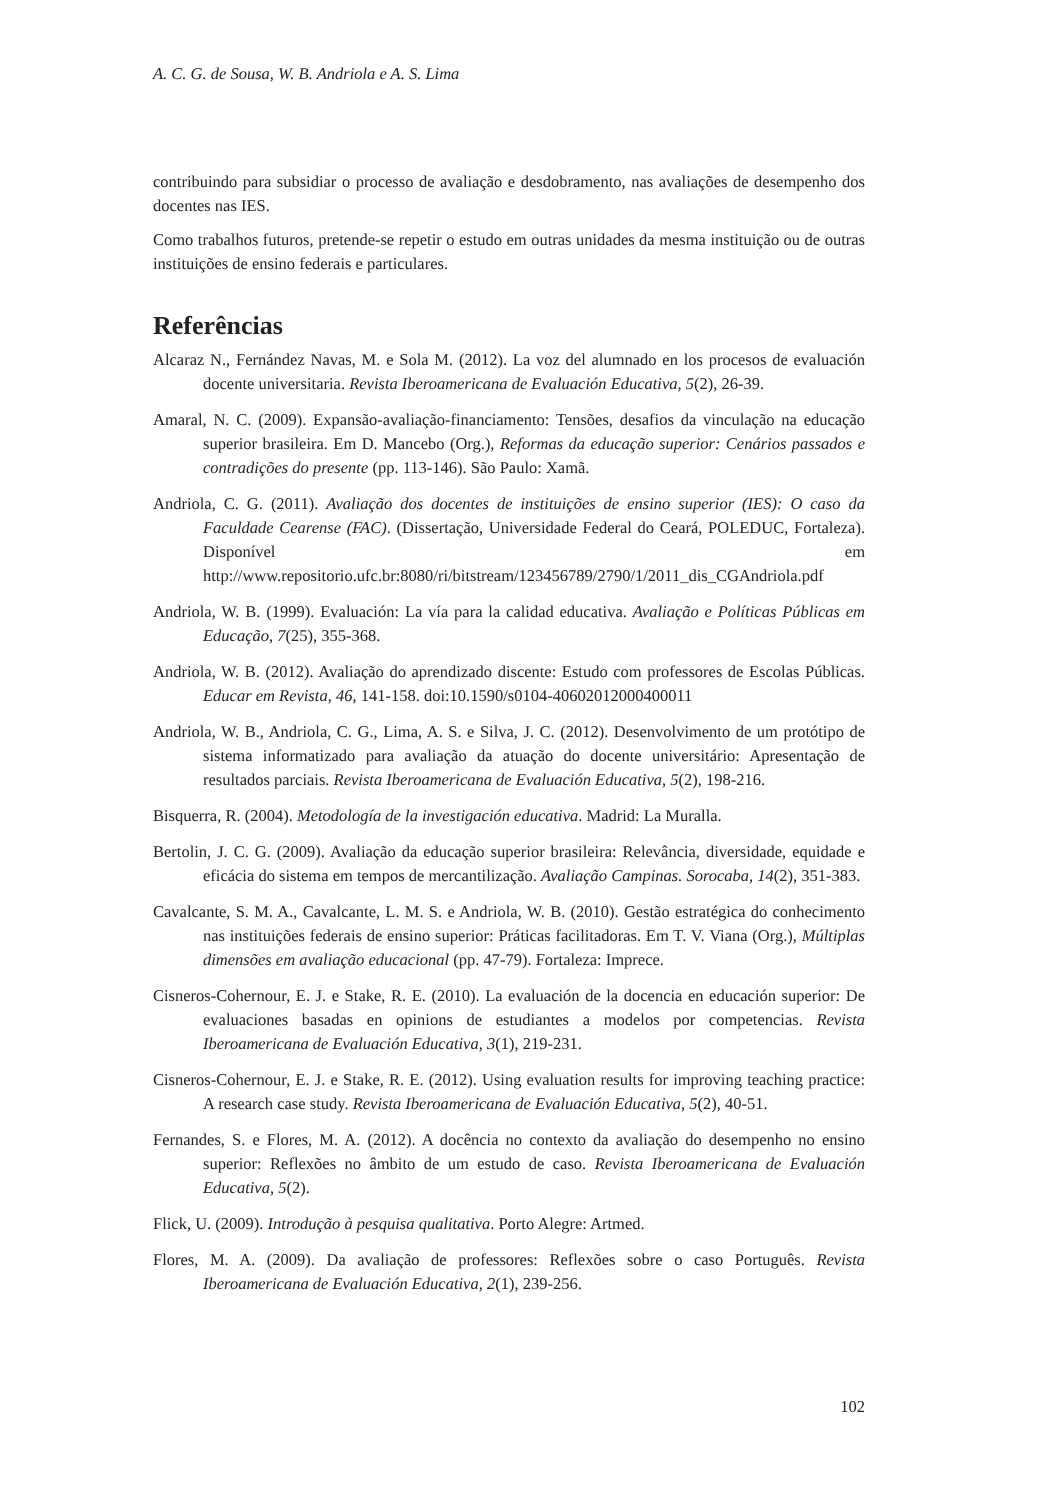A. C. G. de Sousa, W. B. Andriola e A. S. Lima
contribuindo para subsidiar o processo de avaliação e desdobramento, nas avaliações de desempenho dos docentes nas IES.
Como trabalhos futuros, pretende-se repetir o estudo em outras unidades da mesma instituição ou de outras instituições de ensino federais e particulares.
Referências
Alcaraz N., Fernández Navas, M. e Sola M. (2012). La voz del alumnado en los procesos de evaluación docente universitaria. Revista Iberoamericana de Evaluación Educativa, 5(2), 26-39.
Amaral, N. C. (2009). Expansão-avaliação-financiamento: Tensões, desafios da vinculação na educação superior brasileira. Em D. Mancebo (Org.), Reformas da educação superior: Cenários passados e contradições do presente (pp. 113-146). São Paulo: Xamã.
Andriola, C. G. (2011). Avaliação dos docentes de instituições de ensino superior (IES): O caso da Faculdade Cearense (FAC). (Dissertação, Universidade Federal do Ceará, POLEDUC, Fortaleza). Disponível em http://www.repositorio.ufc.br:8080/ri/bitstream/123456789/2790/1/2011_dis_CGAndriola.pdf
Andriola, W. B. (1999). Evaluación: La vía para la calidad educativa. Avaliação e Políticas Públicas em Educação, 7(25), 355-368.
Andriola, W. B. (2012). Avaliação do aprendizado discente: Estudo com professores de Escolas Públicas. Educar em Revista, 46, 141-158. doi:10.1590/s0104-40602012000400011
Andriola, W. B., Andriola, C. G., Lima, A. S. e Silva, J. C. (2012). Desenvolvimento de um protótipo de sistema informatizado para avaliação da atuação do docente universitário: Apresentação de resultados parciais. Revista Iberoamericana de Evaluación Educativa, 5(2), 198-216.
Bisquerra, R. (2004). Metodología de la investigación educativa. Madrid: La Muralla.
Bertolin, J. C. G. (2009). Avaliação da educação superior brasileira: Relevância, diversidade, equidade e eficácia do sistema em tempos de mercantilização. Avaliação Campinas. Sorocaba, 14(2), 351-383.
Cavalcante, S. M. A., Cavalcante, L. M. S. e Andriola, W. B. (2010). Gestão estratégica do conhecimento nas instituições federais de ensino superior: Práticas facilitadoras. Em T. V. Viana (Org.), Múltiplas dimensões em avaliação educacional (pp. 47-79). Fortaleza: Imprece.
Cisneros-Cohernour, E. J. e Stake, R. E. (2010). La evaluación de la docencia en educación superior: De evaluaciones basadas en opinions de estudiantes a modelos por competencias. Revista Iberoamericana de Evaluación Educativa, 3(1), 219-231.
Cisneros-Cohernour, E. J. e Stake, R. E. (2012). Using evaluation results for improving teaching practice: A research case study. Revista Iberoamericana de Evaluación Educativa, 5(2), 40-51.
Fernandes, S. e Flores, M. A. (2012). A docência no contexto da avaliação do desempenho no ensino superior: Reflexões no âmbito de um estudo de caso. Revista Iberoamericana de Evaluación Educativa, 5(2).
Flick, U. (2009). Introdução à pesquisa qualitativa. Porto Alegre: Artmed.
Flores, M. A. (2009). Da avaliação de professores: Reflexões sobre o caso Português. Revista Iberoamericana de Evaluación Educativa, 2(1), 239-256.
102